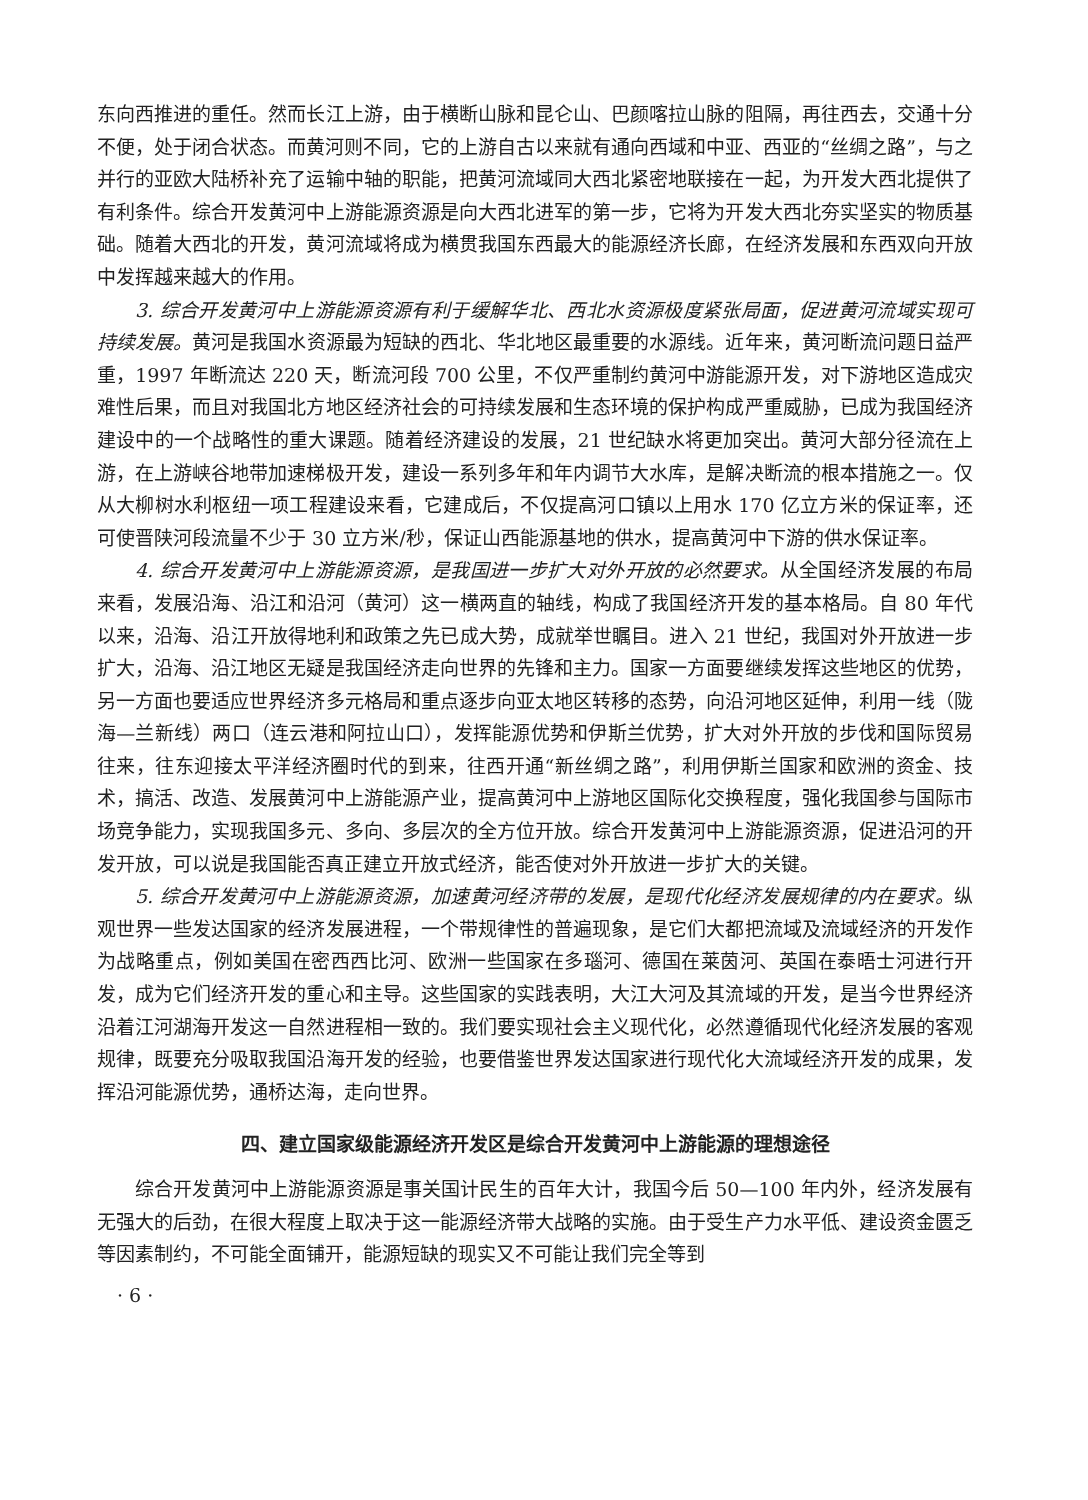东向西推进的重任。然而长江上游，由于横断山脉和昆仑山、巴颜喀拉山脉的阻隔，再往西去，交通十分不便，处于闭合状态。而黄河则不同，它的上游自古以来就有通向西域和中亚、西亚的“丝绸之路”，与之并行的亚欧大陆桥补充了运输中轴的职能，把黄河流域同大西北紧密地联接在一起，为开发大西北提供了有利条件。综合开发黄河中上游能源资源是向大西北进军的第一步，它将为开发大西北夯实坚实的物质基础。随着大西北的开发，黄河流域将成为横贯我国东西最大的能源经济长廊，在经济发展和东西双向开放中发挥越来越大的作用。
3. 综合开发黄河中上游能源资源有利于缓解华北、西北水资源极度紧张局面，促进黄河流域实现可持续发展。黄河是我国水资源最为短缺的西北、华北地区最重要的水源线。近年来，黄河断流问题日益严重，1997 年断流达 220 天，断流河段 700 公里，不仅严重制约黄河中游能源开发，对下游地区造成灾难性后果，而且对我国北方地区经济社会的可持续发展和生态环境的保护构成严重威胁，已成为我国经济建设中的一个战略性的重大课题。随着经济建设的发展，21 世纪缺水将更加突出。黄河大部分径流在上游，在上游峡谷地带加速梯极开发，建设一系列多年和年内调节大水库，是解决断流的根本措施之一。仅从大柳树水利枢纽一项工程建设来看，它建成后，不仅提高河口镇以上用水 170 亿立方米的保证率，还可使晋陕河段流量不少于 30 立方米/秒，保证山西能源基地的供水，提高黄河中下游的供水保证率。
4. 综合开发黄河中上游能源资源，是我国进一步扩大对外开放的必然要求。从全国经济发展的布局来看，发展沿海、沿江和沿河（黄河）这一横两直的轴线，构成了我国经济开发的基本格局。自 80 年代以来，沿海、沿江开放得地利和政策之先已成大势，成就举世瞩目。进入 21 世纪，我国对外开放进一步扩大，沿海、沿江地区无疑是我国经济走向世界的先锋和主力。国家一方面要继续发挥这些地区的优势，另一方面也要适应世界经济多元格局和重点逐步向亚太地区转移的态势，向沿河地区延伸，利用一线（陇海—兰新线）两口（连云港和阿拉山口），发挥能源优势和伊斯兰优势，扩大对外开放的步伐和国际贸易往来，往东迎接太平洋经济圈时代的到来，往西开通“新丝绸之路”，利用伊斯兰国家和欧洲的资金、技术，搞活、改造、发展黄河中上游能源产业，提高黄河中上游地区国际化交换程度，强化我国参与国际市场竞争能力，实现我国多元、多向、多层次的全方位开放。综合开发黄河中上游能源资源，促进沿河的开发开放，可以说是我国能否真正建立开放式经济，能否使对外开放进一步扩大的关键。
5. 综合开发黄河中上游能源资源，加速黄河经济带的发展，是现代化经济发展规律的内在要求。纵观世界一些发达国家的经济发展进程，一个带规律性的普遍现象，是它们大都把流域及流域经济的开发作为战略重点，例如美国在密西西比河、欧洲一些国家在多瑙河、德国在莱茵河、英国在泰晤士河进行开发，成为它们经济开发的重心和主导。这些国家的实践表明，大江大河及其流域的开发，是当今世界经济沿着江河湖海开发这一自然进程相一致的。我们要实现社会主义现代化，必然遵循现代化经济发展的客观规律，既要充分吸取我国沿海开发的经验，也要借鉴世界发达国家进行现代化大流域经济开发的成果，发挥沿河能源优势，通桥达海，走向世界。
四、建立国家级能源经济开发区是综合开发黄河中上游能源的理想途径
综合开发黄河中上游能源资源是事关国计民生的百年大计，我国今后 50—100 年内外，经济发展有无强大的后劲，在很大程度上取决于这一能源经济带大战略的实施。由于受生产力水平低、建设资金匮乏等因素制约，不可能全面铺开，能源短缺的现实又不可能让我们完全等到
· 6 ·